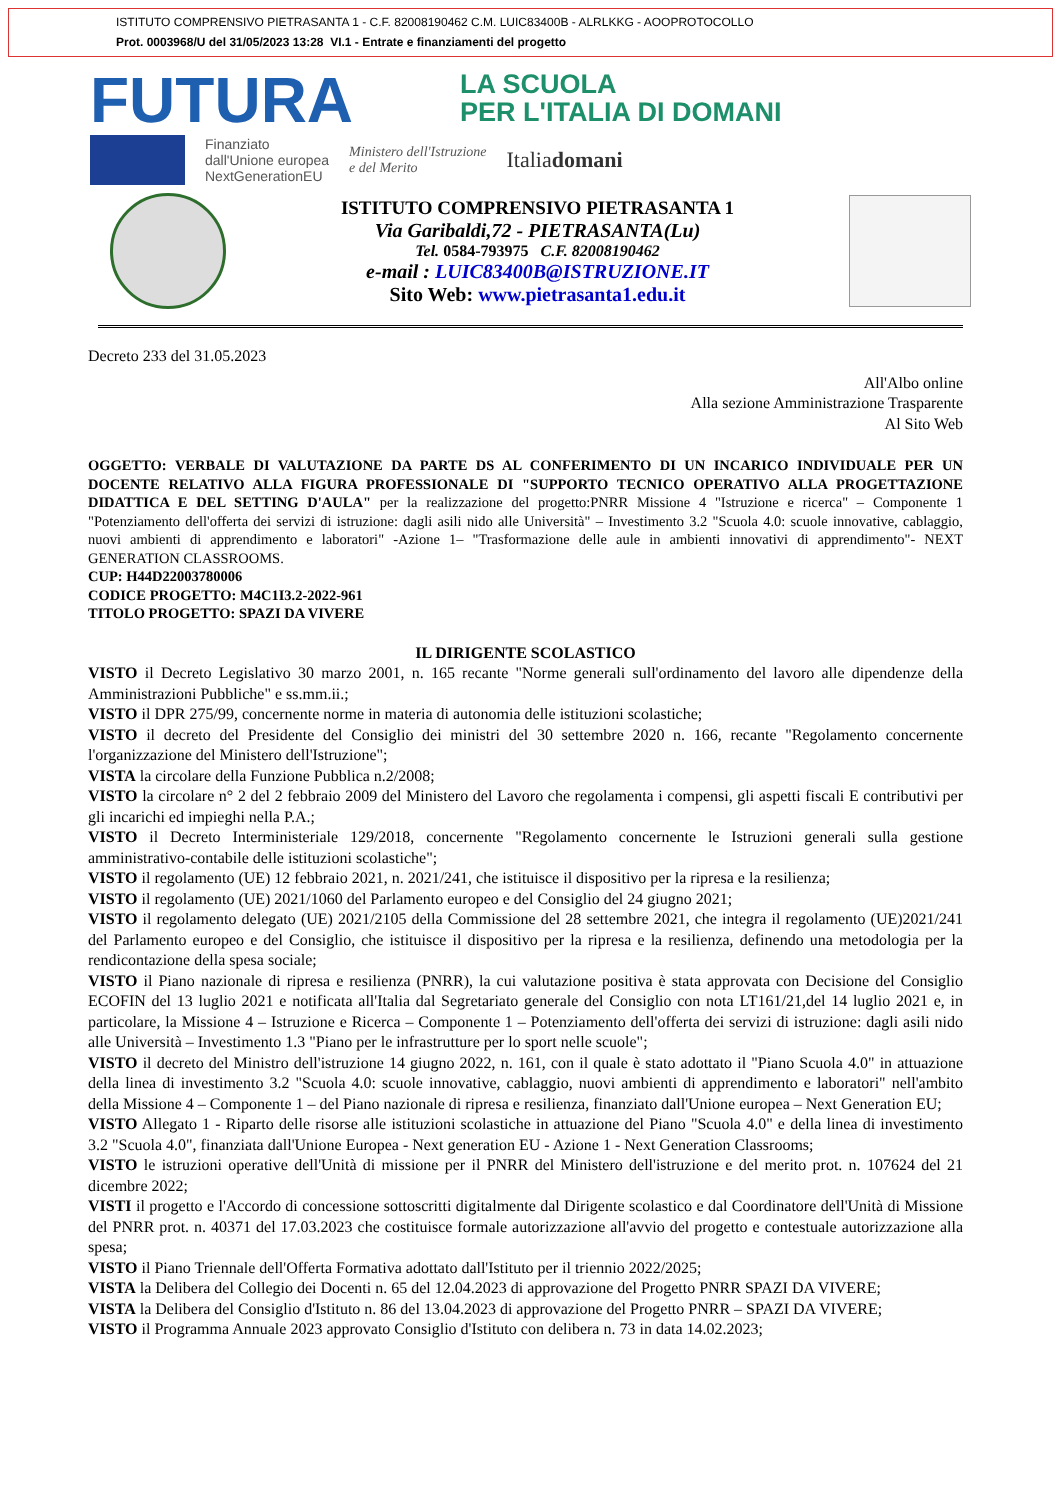ISTITUTO COMPRENSIVO PIETRASANTA 1 - C.F. 82008190462 C.M. LUIC83400B - ALRLKKG - AOOPROTOCOLLO
Prot. 0003968/U del 31/05/2023 13:28 VI.1 - Entrate e finanziamenti del progetto
FUTURA
LA SCUOLA
PER L'ITALIA DI DOMANI
Finanziato
dall'Unione europea
NextGenerationEU
Ministero dell'Istruzione
e del Merito
Italiadomani
ISTITUTO COMPRENSIVO PIETRASANTA 1
Via Garibaldi,72 - PIETRASANTA(Lu)
Tel. 0584-793975 C.F. 82008190462
e-mail : LUIC83400B@ISTRUZIONE.IT
Sito Web: www.pietrasanta1.edu.it
Decreto 233 del 31.05.2023
All'Albo online
Alla sezione Amministrazione Trasparente
Al Sito Web
OGGETTO: VERBALE DI VALUTAZIONE DA PARTE DS AL CONFERIMENTO DI UN INCARICO INDIVIDUALE PER UN DOCENTE RELATIVO ALLA FIGURA PROFESSIONALE DI "SUPPORTO TECNICO OPERATIVO ALLA PROGETTAZIONE DIDATTICA E DEL SETTING D'AULA" per la realizzazione del progetto:PNRR Missione 4 "Istruzione e ricerca" – Componente 1 "Potenziamento dell'offerta dei servizi di istruzione: dagli asili nido alle Università" – Investimento 3.2 "Scuola 4.0: scuole innovative, cablaggio, nuovi ambienti di apprendimento e laboratori" -Azione 1– "Trasformazione delle aule in ambienti innovativi di apprendimento"- NEXT GENERATION CLASSROOMS.
CUP: H44D22003780006
CODICE PROGETTO: M4C1I3.2-2022-961
TITOLO PROGETTO: SPAZI DA VIVERE
IL DIRIGENTE SCOLASTICO
VISTO il Decreto Legislativo 30 marzo 2001, n. 165 recante "Norme generali sull'ordinamento del lavoro alle dipendenze della Amministrazioni Pubbliche" e ss.mm.ii.;
VISTO il DPR 275/99, concernente norme in materia di autonomia delle istituzioni scolastiche;
VISTO il decreto del Presidente del Consiglio dei ministri del 30 settembre 2020 n. 166, recante "Regolamento concernente l'organizzazione del Ministero dell'Istruzione";
VISTA la circolare della Funzione Pubblica n.2/2008;
VISTO la circolare n° 2 del 2 febbraio 2009 del Ministero del Lavoro che regolamenta i compensi, gli aspetti fiscali E contributivi per gli incarichi ed impieghi nella P.A.;
VISTO il Decreto Interministeriale 129/2018, concernente "Regolamento concernente le Istruzioni generali sulla gestione amministrativo-contabile delle istituzioni scolastiche";
VISTO il regolamento (UE) 12 febbraio 2021, n. 2021/241, che istituisce il dispositivo per la ripresa e la resilienza;
VISTO il regolamento (UE) 2021/1060 del Parlamento europeo e del Consiglio del 24 giugno 2021;
VISTO il regolamento delegato (UE) 2021/2105 della Commissione del 28 settembre 2021, che integra il regolamento (UE)2021/241 del Parlamento europeo e del Consiglio, che istituisce il dispositivo per la ripresa e la resilienza, definendo una metodologia per la rendicontazione della spesa sociale;
VISTO il Piano nazionale di ripresa e resilienza (PNRR), la cui valutazione positiva è stata approvata con Decisione del Consiglio ECOFIN del 13 luglio 2021 e notificata all'Italia dal Segretariato generale del Consiglio con nota LT161/21,del 14 luglio 2021 e, in particolare, la Missione 4 – Istruzione e Ricerca – Componente 1 – Potenziamento dell'offerta dei servizi di istruzione: dagli asili nido alle Università – Investimento 1.3 "Piano per le infrastrutture per lo sport nelle scuole";
VISTO il decreto del Ministro dell'istruzione 14 giugno 2022, n. 161, con il quale è stato adottato il "Piano Scuola 4.0" in attuazione della linea di investimento 3.2 "Scuola 4.0: scuole innovative, cablaggio, nuovi ambienti di apprendimento e laboratori" nell'ambito della Missione 4 – Componente 1 – del Piano nazionale di ripresa e resilienza, finanziato dall'Unione europea – Next Generation EU;
VISTO Allegato 1 - Riparto delle risorse alle istituzioni scolastiche in attuazione del Piano "Scuola 4.0" e della linea di investimento 3.2 "Scuola 4.0", finanziata dall'Unione Europea - Next generation EU - Azione 1 - Next Generation Classrooms;
VISTO le istruzioni operative dell'Unità di missione per il PNRR del Ministero dell'istruzione e del merito prot. n. 107624 del 21 dicembre 2022;
VISTI il progetto e l'Accordo di concessione sottoscritti digitalmente dal Dirigente scolastico e dal Coordinatore dell'Unità di Missione del PNRR prot. n. 40371 del 17.03.2023 che costituisce formale autorizzazione all'avvio del progetto e contestuale autorizzazione alla spesa;
VISTO il Piano Triennale dell'Offerta Formativa adottato dall'Istituto per il triennio 2022/2025;
VISTA la Delibera del Collegio dei Docenti n. 65 del 12.04.2023 di approvazione del Progetto PNRR SPAZI DA VIVERE;
VISTA la Delibera del Consiglio d'Istituto n. 86 del 13.04.2023 di approvazione del Progetto PNRR – SPAZI DA VIVERE;
VISTO il Programma Annuale 2023 approvato Consiglio d'Istituto con delibera n. 73 in data 14.02.2023;